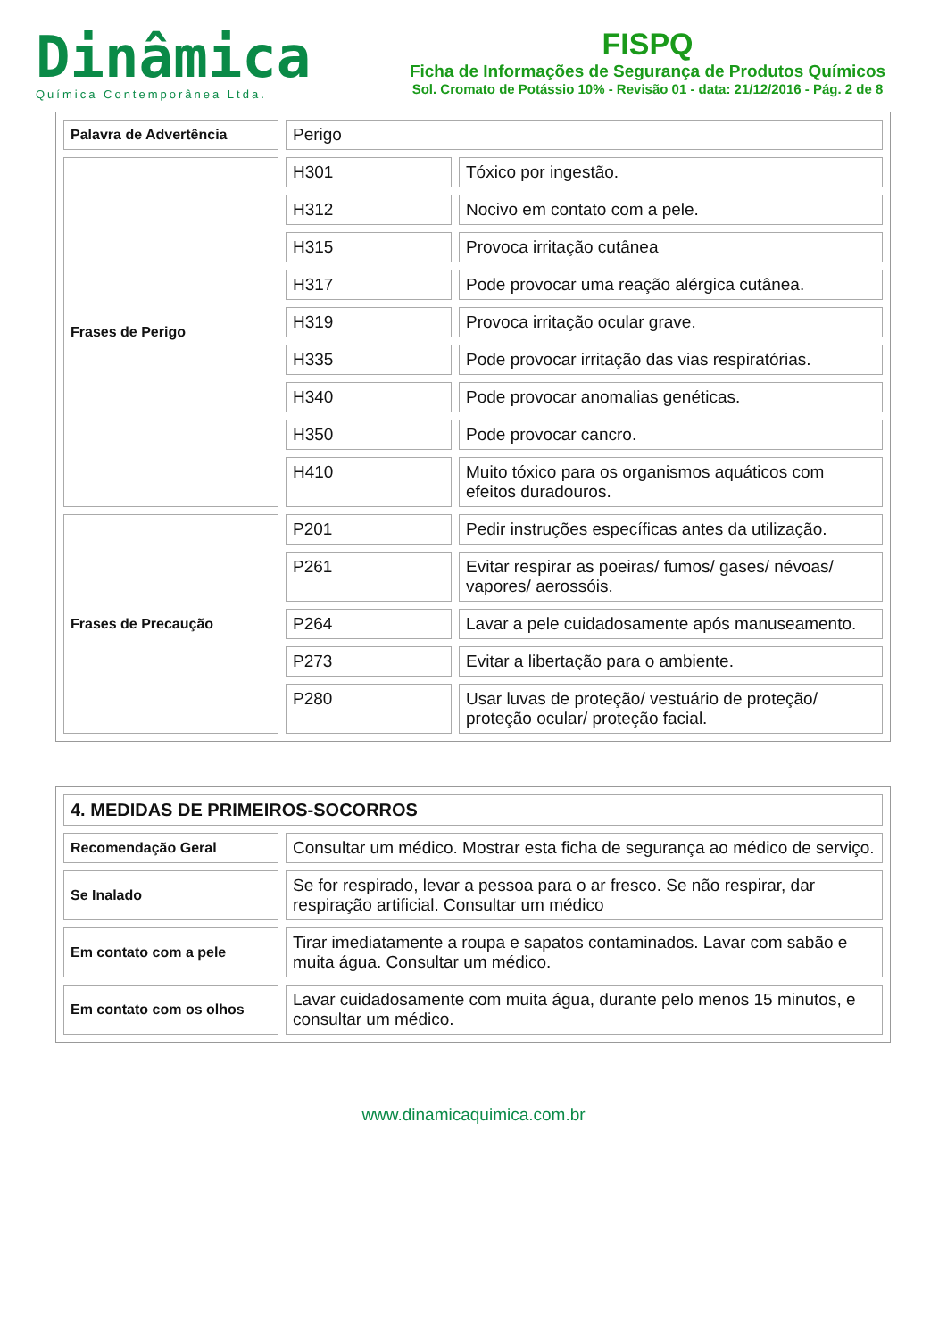Dinâmica
Química Contemporânea Ltda.
FISPQ
Ficha de Informações de Segurança de Produtos Químicos
Sol. Cromato de Potássio 10% - Revisão 01 - data: 21/12/2016 - Pág. 2 de 8
| Palavra de Advertência | Perigo | |
| Frases de Perigo | H301 | Tóxico por ingestão. |
| | H312 | Nocivo em contato com a pele. |
| | H315 | Provoca irritação cutânea |
| | H317 | Pode provocar uma reação alérgica cutânea. |
| | H319 | Provoca irritação ocular grave. |
| | H335 | Pode provocar irritação das vias respiratórias. |
| | H340 | Pode provocar anomalias genéticas. |
| | H350 | Pode provocar cancro. |
| | H410 | Muito tóxico para os organismos aquáticos com efeitos duradouros. |
| Frases de Precaução | P201 | Pedir instruções específicas antes da utilização. |
| | P261 | Evitar respirar as poeiras/ fumos/ gases/ névoas/ vapores/ aerossóis. |
| | P264 | Lavar a pele cuidadosamente após manuseamento. |
| | P273 | Evitar a libertação para o ambiente. |
| | P280 | Usar luvas de proteção/ vestuário de proteção/ proteção ocular/ proteção facial. |
| 4. MEDIDAS DE PRIMEIROS-SOCORROS | |
| Recomendação Geral | Consultar um médico. Mostrar esta ficha de segurança ao médico de serviço. |
| Se Inalado | Se for respirado, levar a pessoa para o ar fresco. Se não respirar, dar respiração artificial. Consultar um médico |
| Em contato com a pele | Tirar imediatamente a roupa e sapatos contaminados. Lavar com sabão e muita água. Consultar um médico. |
| Em contato com os olhos | Lavar cuidadosamente com muita água, durante pelo menos 15 minutos, e consultar um médico. |
www.dinamicaquimica.com.br